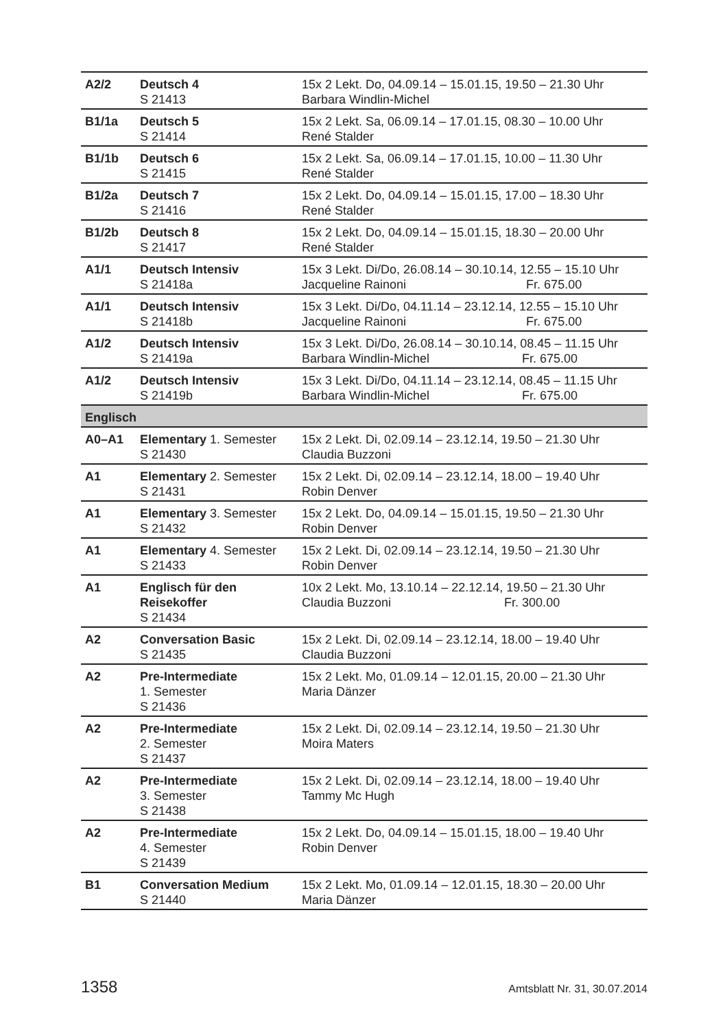| A2/2 | Deutsch 4 S 21413 | 15x 2 Lekt. Do, 04.09.14 – 15.01.15, 19.50 – 21.30 Uhr Barbara Windlin-Michel |
| B1/1a | Deutsch 5 S 21414 | 15x 2 Lekt. Sa, 06.09.14 – 17.01.15, 08.30 – 10.00 Uhr René Stalder |
| B1/1b | Deutsch 6 S 21415 | 15x 2 Lekt. Sa, 06.09.14 – 17.01.15, 10.00 – 11.30 Uhr René Stalder |
| B1/2a | Deutsch 7 S 21416 | 15x 2 Lekt. Do, 04.09.14 – 15.01.15, 17.00 – 18.30 Uhr René Stalder |
| B1/2b | Deutsch 8 S 21417 | 15x 2 Lekt. Do, 04.09.14 – 15.01.15, 18.30 – 20.00 Uhr René Stalder |
| A1/1 | Deutsch Intensiv S 21418a | 15x 3 Lekt. Di/Do, 26.08.14 – 30.10.14, 12.55 – 15.10 Uhr Jacqueline Rainoni Fr. 675.00 |
| A1/1 | Deutsch Intensiv S 21418b | 15x 3 Lekt. Di/Do, 04.11.14 – 23.12.14, 12.55 – 15.10 Uhr Jacqueline Rainoni Fr. 675.00 |
| A1/2 | Deutsch Intensiv S 21419a | 15x 3 Lekt. Di/Do, 26.08.14 – 30.10.14, 08.45 – 11.15 Uhr Barbara Windlin-Michel Fr. 675.00 |
| A1/2 | Deutsch Intensiv S 21419b | 15x 3 Lekt. Di/Do, 04.11.14 – 23.12.14, 08.45 – 11.15 Uhr Barbara Windlin-Michel Fr. 675.00 |
| Englisch | | |
| A0–A1 | Elementary 1. Semester S 21430 | 15x 2 Lekt. Di, 02.09.14 – 23.12.14, 19.50 – 21.30 Uhr Claudia Buzzoni |
| A1 | Elementary 2. Semester S 21431 | 15x 2 Lekt. Di, 02.09.14 – 23.12.14, 18.00 – 19.40 Uhr Robin Denver |
| A1 | Elementary 3. Semester S 21432 | 15x 2 Lekt. Do, 04.09.14 – 15.01.15, 19.50 – 21.30 Uhr Robin Denver |
| A1 | Elementary 4. Semester S 21433 | 15x 2 Lekt. Di, 02.09.14 – 23.12.14, 19.50 – 21.30 Uhr Robin Denver |
| A1 | Englisch für den Reisekoffer S 21434 | 10x 2 Lekt. Mo, 13.10.14 – 22.12.14, 19.50 – 21.30 Uhr Claudia Buzzoni Fr. 300.00 |
| A2 | Conversation Basic S 21435 | 15x 2 Lekt. Di, 02.09.14 – 23.12.14, 18.00 – 19.40 Uhr Claudia Buzzoni |
| A2 | Pre-Intermediate 1. Semester S 21436 | 15x 2 Lekt. Mo, 01.09.14 – 12.01.15, 20.00 – 21.30 Uhr Maria Dänzer |
| A2 | Pre-Intermediate 2. Semester S 21437 | 15x 2 Lekt. Di, 02.09.14 – 23.12.14, 19.50 – 21.30 Uhr Moira Maters |
| A2 | Pre-Intermediate 3. Semester S 21438 | 15x 2 Lekt. Di, 02.09.14 – 23.12.14, 18.00 – 19.40 Uhr Tammy Mc Hugh |
| A2 | Pre-Intermediate 4. Semester S 21439 | 15x 2 Lekt. Do, 04.09.14 – 15.01.15, 18.00 – 19.40 Uhr Robin Denver |
| B1 | Conversation Medium S 21440 | 15x 2 Lekt. Mo, 01.09.14 – 12.01.15, 18.30 – 20.00 Uhr Maria Dänzer |
1358 Amtsblatt Nr. 31, 30.07.2014